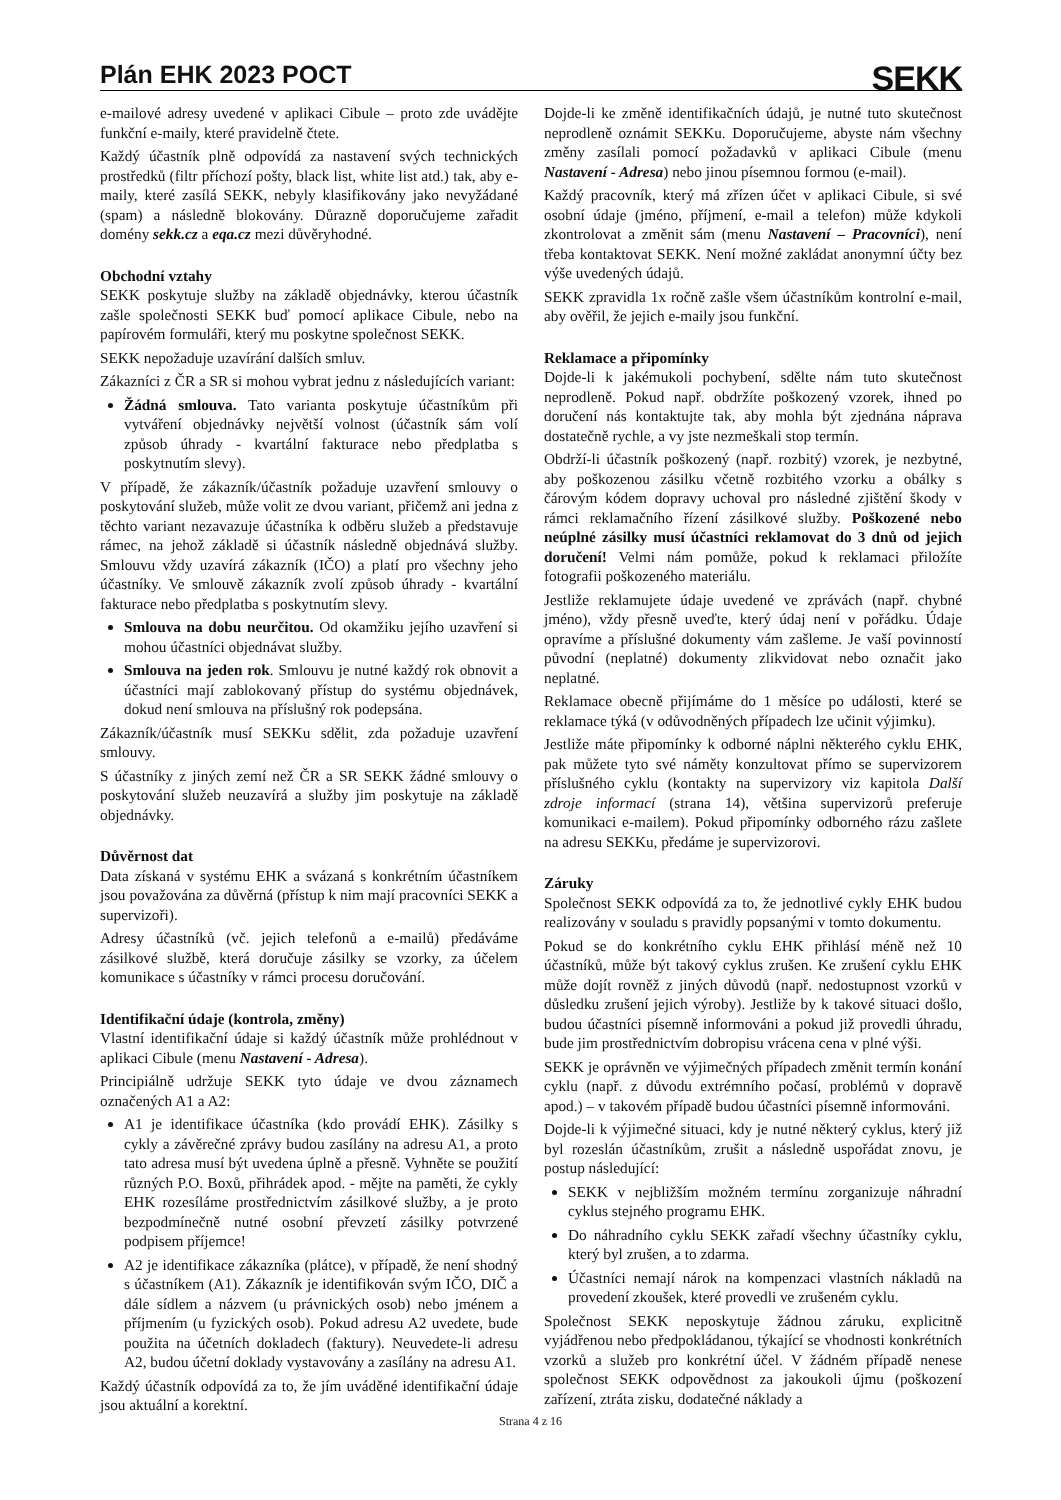Plán EHK 2023 POCT
SEKK
e-mailové adresy uvedené v aplikaci Cibule – proto zde uvádějte funkční e-maily, které pravidelně čtete.
Každý účastník plně odpovídá za nastavení svých technických prostředků (filtr příchozí pošty, black list, white list atd.) tak, aby e-maily, které zasílá SEKK, nebyly klasifikovány jako nevyžádané (spam) a následně blokovány. Důrazně doporučujeme zařadit domény sekk.cz a eqa.cz mezi důvěryhodné.
Obchodní vztahy
SEKK poskytuje služby na základě objednávky, kterou účastník zašle společnosti SEKK buď pomocí aplikace Cibule, nebo na papírovém formuláři, který mu poskytne společnost SEKK.
SEKK nepožaduje uzavírání dalších smluv.
Zákazníci z ČR a SR si mohou vybrat jednu z následujících variant:
Žádná smlouva. Tato varianta poskytuje účastníkům při vytváření objednávky největší volnost (účastník sám volí způsob úhrady - kvartální fakturace nebo předplatba s poskytnutím slevy).
V případě, že zákazník/účastník požaduje uzavření smlouvy o poskytování služeb, může volit ze dvou variant, přičemž ani jedna z těchto variant nezavazuje účastníka k odběru služeb a představuje rámec, na jehož základě si účastník následně objednává služby. Smlouvu vždy uzavírá zákazník (IČO) a platí pro všechny jeho účastníky. Ve smlouvě zákazník zvolí způsob úhrady - kvartální fakturace nebo předplatba s poskytnutím slevy.
Smlouva na dobu neurčitou. Od okamžiku jejího uzavření si mohou účastníci objednávat služby.
Smlouva na jeden rok. Smlouvu je nutné každý rok obnovit a účastníci mají zablokovaný přístup do systému objednávek, dokud není smlouva na příslušný rok podepsána.
Zákazník/účastník musí SEKKu sdělit, zda požaduje uzavření smlouvy.
S účastníky z jiných zemí než ČR a SR SEKK žádné smlouvy o poskytování služeb neuzavírá a služby jim poskytuje na základě objednávky.
Důvěrnost dat
Data získaná v systému EHK a svázaná s konkrétním účastníkem jsou považována za důvěrná (přístup k nim mají pracovníci SEKK a supervizoři).
Adresy účastníků (vč. jejich telefonů a e-mailů) předáváme zásilkové službě, která doručuje zásilky se vzorky, za účelem komunikace s účastníky v rámci procesu doručování.
Identifikační údaje (kontrola, změny)
Vlastní identifikační údaje si každý účastník může prohlédnout v aplikaci Cibule (menu Nastavení - Adresa).
Principiálně udržuje SEKK tyto údaje ve dvou záznamech označených A1 a A2:
A1 je identifikace účastníka (kdo provádí EHK). Zásilky s cykly a závěrečné zprávy budou zasílány na adresu A1, a proto tato adresa musí být uvedena úplně a přesně. Vyhněte se použití různých P.O. Boxů, přihrádek apod. - mějte na paměti, že cykly EHK rozesíláme prostřednictvím zásilkové služby, a je proto bezpodmínečně nutné osobní převzetí zásilky potvrzené podpisem příjemce!
A2 je identifikace zákazníka (plátce), v případě, že není shodný s účastníkem (A1). Zákazník je identifikován svým IČO, DIČ a dále sídlem a názvem (u právnických osob) nebo jménem a příjmením (u fyzických osob). Pokud adresu A2 uvedete, bude použita na účetních dokladech (faktury). Neuvedete-li adresu A2, budou účetní doklady vystavovány a zasílány na adresu A1.
Každý účastník odpovídá za to, že jím uváděné identifikační údaje jsou aktuální a korektní.
Dojde-li ke změně identifikačních údajů, je nutné tuto skutečnost neprodleně oznámit SEKKu. Doporučujeme, abyste nám všechny změny zasílali pomocí požadavků v aplikaci Cibule (menu Nastavení - Adresa) nebo jinou písemnou formou (e-mail).
Každý pracovník, který má zřízen účet v aplikaci Cibule, si své osobní údaje (jméno, příjmení, e-mail a telefon) může kdykoli zkontrolovat a změnit sám (menu Nastavení – Pracovníci), není třeba kontaktovat SEKK. Není možné zakládat anonymní účty bez výše uvedených údajů.
SEKK zpravidla 1x ročně zašle všem účastníkům kontrolní e-mail, aby ověřil, že jejich e-maily jsou funkční.
Reklamace a připomínky
Dojde-li k jakémukoli pochybení, sdělte nám tuto skutečnost neprodleně. Pokud např. obdržíte poškozený vzorek, ihned po doručení nás kontaktujte tak, aby mohla být zjednána náprava dostatečně rychle, a vy jste nezmeškali stop termín.
Obdrží-li účastník poškozený (např. rozbitý) vzorek, je nezbytné, aby poškozenou zásilku včetně rozbitého vzorku a obálky s čárovým kódem dopravy uchoval pro následné zjištění škody v rámci reklamačního řízení zásilkové služby. Poškozené nebo neúplné zásilky musí účastníci reklamovat do 3 dnů od jejich doručení! Velmi nám pomůže, pokud k reklamaci přiložíte fotografii poškozeného materiálu.
Jestliže reklamujete údaje uvedené ve zprávách (např. chybné jméno), vždy přesně uveďte, který údaj není v pořádku. Údaje opravíme a příslušné dokumenty vám zašleme. Je vaší povinností původní (neplatné) dokumenty zlikvidovat nebo označit jako neplatné.
Reklamace obecně přijímáme do 1 měsíce po události, které se reklamace týká (v odůvodněných případech lze učinit výjimku).
Jestliže máte připomínky k odborné náplni některého cyklu EHK, pak můžete tyto své náměty konzultovat přímo se supervizorem příslušného cyklu (kontakty na supervizory viz kapitola Další zdroje informací (strana 14), většina supervizorů preferuje komunikaci e-mailem). Pokud připomínky odborného rázu zašlete na adresu SEKKu, předáme je supervizorovi.
Záruky
Společnost SEKK odpovídá za to, že jednotlivé cykly EHK budou realizovány v souladu s pravidly popsanými v tomto dokumentu.
Pokud se do konkrétního cyklu EHK přihlásí méně než 10 účastníků, může být takový cyklus zrušen. Ke zrušení cyklu EHK může dojít rovněž z jiných důvodů (např. nedostupnost vzorků v důsledku zrušení jejich výroby). Jestliže by k takové situaci došlo, budou účastníci písemně informováni a pokud již provedli úhradu, bude jim prostřednictvím dobropisu vrácena cena v plné výši.
SEKK je oprávněn ve výjimečných případech změnit termín konání cyklu (např. z důvodu extrémního počasí, problémů v dopravě apod.) – v takovém případě budou účastníci písemně informováni.
Dojde-li k výjimečné situaci, kdy je nutné některý cyklus, který již byl rozeslán účastníkům, zrušit a následně uspořádat znovu, je postup následující:
SEKK v nejbližším možném termínu zorganizuje náhradní cyklus stejného programu EHK.
Do náhradního cyklu SEKK zařadí všechny účastníky cyklu, který byl zrušen, a to zdarma.
Účastníci nemají nárok na kompenzaci vlastních nákladů na provedení zkoušek, které provedli ve zrušeném cyklu.
Společnost SEKK neposkytuje žádnou záruku, explicitně vyjádřenou nebo předpokládanou, týkající se vhodnosti konkrétních vzorků a služeb pro konkrétní účel. V žádném případě nenese společnost SEKK odpovědnost za jakoukoli újmu (poškození zařízení, ztráta zisku, dodatečné náklady a
Strana 4 z 16